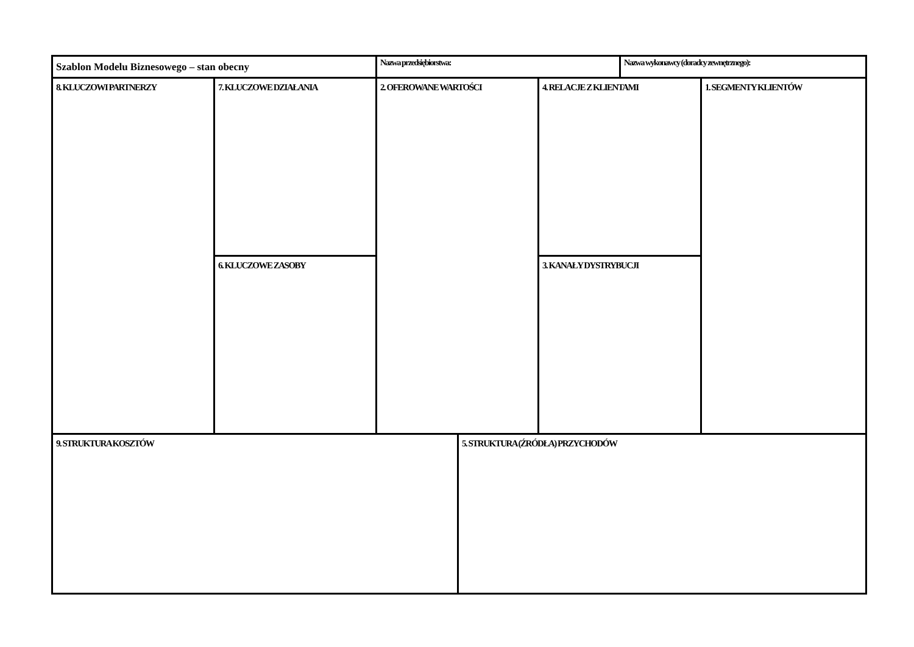| Szablon Modelu Biznesowego – stan obecny | | Nazwa przedsiębiorstwa: | | | Nazwa wykonawcy (doradcy zewnętrznego): | |
| 8. KLUCZOWI PARTNERZY | 7. KLUCZOWE DZIAŁANIA | 2. OFEROWANE WARTOŚCI | | 4. RELACJE Z KLIENTAMI | | 1. SEGMENTY KLIENTÓW |
| | 6. KLUCZOWE ZASOBY | | | 3. KANAŁY DYSTRYBUCJI | | |
| 9. STRUKTURA KOSZTÓW | | | 5. STRUKTURA (ŹRÓDŁA) PRZYCHODÓW | | | |